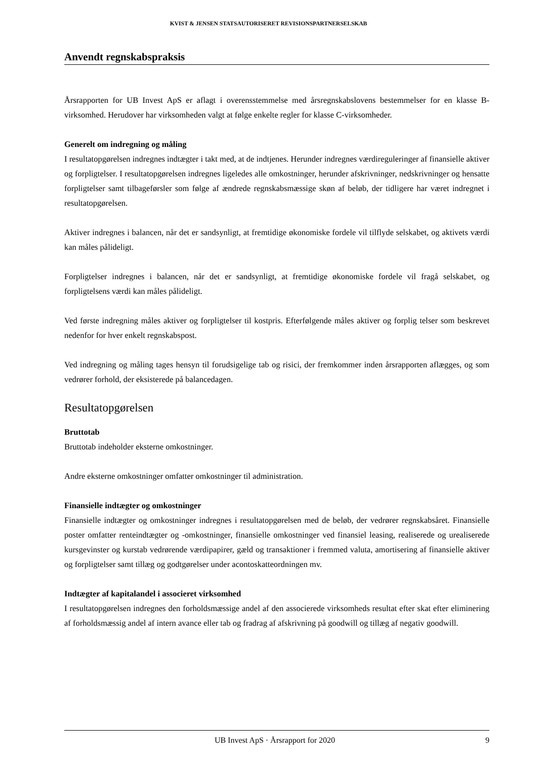KVIST & JENSEN STATSAUTORISERET REVISIONSPARTNERSELSKAB
Anvendt regnskabspraksis
Årsrapporten for UB Invest ApS er aflagt i overensstemmelse med årsregnskabslovens bestemmelser for en klasse B-virksomhed. Herudover har virksomheden valgt at følge enkelte regler for klasse C-virksomheder.
Generelt om indregning og måling
I resultatopgørelsen indregnes indtægter i takt med, at de indtjenes. Herunder indregnes værdireguleringer af finansielle aktiver og forpligtelser. I resultatopgørelsen indregnes ligeledes alle omkostninger, herunder afskrivninger, nedskrivninger og hensatte forpligtelser samt tilbageførsler som følge af ændrede regnskabsmæssige skøn af beløb, der tidligere har været indregnet i resultatopgørelsen.
Aktiver indregnes i balancen, når det er sandsynligt, at fremtidige økonomiske fordele vil tilflyde selskabet, og aktivets værdi kan måles pålideligt.
Forpligtelser indregnes i balancen, når det er sandsynligt, at fremtidige økonomiske fordele vil fragå selskabet, og forpligtelsens værdi kan måles pålideligt.
Ved første indregning måles aktiver og forpligtelser til kostpris. Efterfølgende måles aktiver og forplig telser som beskrevet nedenfor for hver enkelt regnskabspost.
Ved indregning og måling tages hensyn til forudsigelige tab og risici, der fremkommer inden årsrapporten aflægges, og som vedrører forhold, der eksisterede på balancedagen.
Resultatopgørelsen
Bruttotab
Bruttotab indeholder eksterne omkostninger.
Andre eksterne omkostninger omfatter omkostninger til administration.
Finansielle indtægter og omkostninger
Finansielle indtægter og omkostninger indregnes i resultatopgørelsen med de beløb, der vedrører regnskabsåret. Finansielle poster omfatter renteindtægter og -omkostninger, finansielle omkostninger ved finansiel leasing, realiserede og urealiserede kursgevinster og kurstab vedrørende værdipapirer, gæld og transaktioner i fremmed valuta, amortisering af finansielle aktiver og forpligtelser samt tillæg og godtgørelser under acontoskatteordningen mv.
Indtægter af kapitalandel i associeret virksomhed
I resultatopgørelsen indregnes den forholdsmæssige andel af den associerede virksomheds resultat efter skat efter eliminering af forholdsmæssig andel af intern avance eller tab og fradrag af afskrivning på goodwill og tillæg af negativ goodwill.
UB Invest ApS · Årsrapport for 2020 9